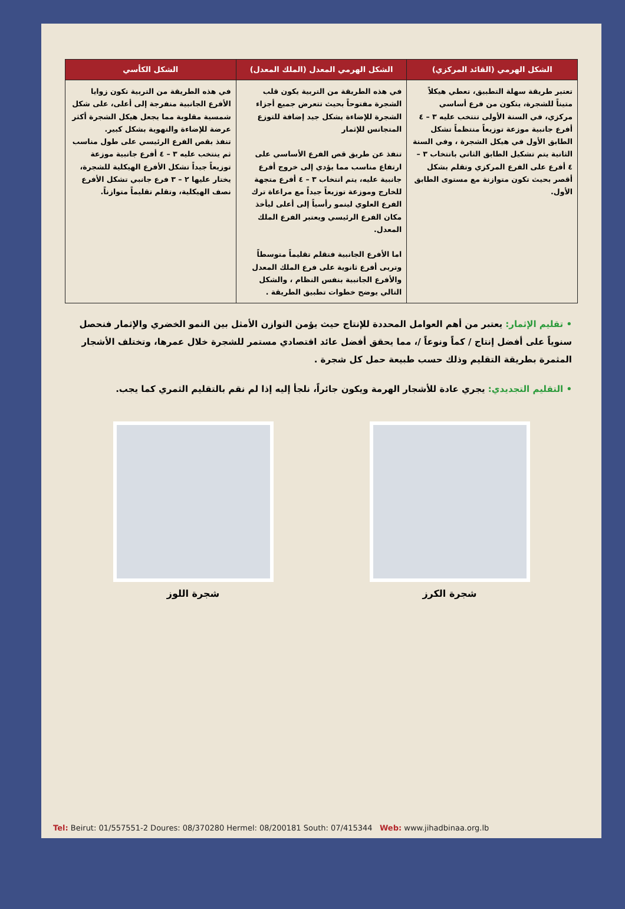| الشكل الهرمي (القائد المركزي) | الشكل الهرمي المعدل (الملك المعدل) | الشكل الكأسي |
| --- | --- | --- |
| تعتبر طريقة سهلة التطبيق، تعطي هيكلاً متيناً للشجرة، يتكون من فرع أساسي مركزي، في السنة الأولى تنتخب عليه ٣ – ٤ أفرع جانبية موزعة توزيعاً منتظماً تشكل الطابق الأول في هيكل الشجرة ، وفي السنة الثانية يتم تشكيل الطابق الثاني بانتخاب ٣ – ٤ أفرع على الفرع المركزي وتقلم بشكل أقصر بحيث تكون متوازنة مع مستوى الطابق الأول. | في هذه الطريقة من التربية يكون قلب الشجرة مفتوحاً بحيث تتعرض جميع أجزاء الشجرة للإضاءة بشكل جيد إضافة للتوزع المتجانس للإثمار تنفذ عن طريق قص الفرع الأساسي على ارتفاع مناسب مما يؤدي إلى خروج أفرع جانبية عليه، يتم انتخاب ٣ – ٤ أفرع متجهة للخارج وموزعة توزيعاً جيداً مع مراعاة ترك الفرع العلوي لينمو رأسياً إلى أعلى ليأخذ مكان الفرع الرئيسي ويعتبر الفرع الملك المعدل. اما الأفرع الجانبية فتقلم تقليماً متوسطاً وتربى أفرع ثانوية على فرع الملك المعدل والأفرع الجانبية بنفس النظام ، والشكل التالي يوضح خطوات تطبيق الطريقة . | في هذه الطريقة من التربية تكون زوايا الأفرع الجانبية منفرجة إلى أعلى، على شكل شمسية مقلوبة مما يجعل هيكل الشجرة أكثر عرضة للإضاءة والتهوية بشكل كبير. تنفذ بقص الفرع الرئيسي على طول مناسب ثم ينتخب عليه ٣ – ٤ أفرع جانبية موزعة توزيعاً جيداً تشكل الأفرع الهيكلية للشجرة، يختار عليها ٢ – ٣ فرع جانبي تشكل الأفرع نصف الهيكلية، وتقلم تقليماً متوازناً. |
• تقليم الإثمار: يعتبر من أهم العوامل المحددة للإنتاج حيث يؤمن التوازن الأمثل بين النمو الخضري والإثمار فنحصل سنوياً على أفضل إنتاج / كماً ونوعاً /، مما يحقق أفضل عائد اقتصادي مستمر للشجرة خلال عمرها، وتختلف الأشجار المثمرة بطريقة التقليم وذلك حسب طبيعة حمل كل شجرة .
• التقليم التجديدي: يجري عادة للأشجار الهرمة ويكون جائراً، نلجأ إليه إذا لم نقم بالتقليم الثمري كما يجب.
شجرة الكرز شجرة اللوز
Tel: Beirut: 01/557551-2 Doures: 08/370280 Hermel: 08/200181 South: 07/415344 Web: www.jihadbinaa.org.lb